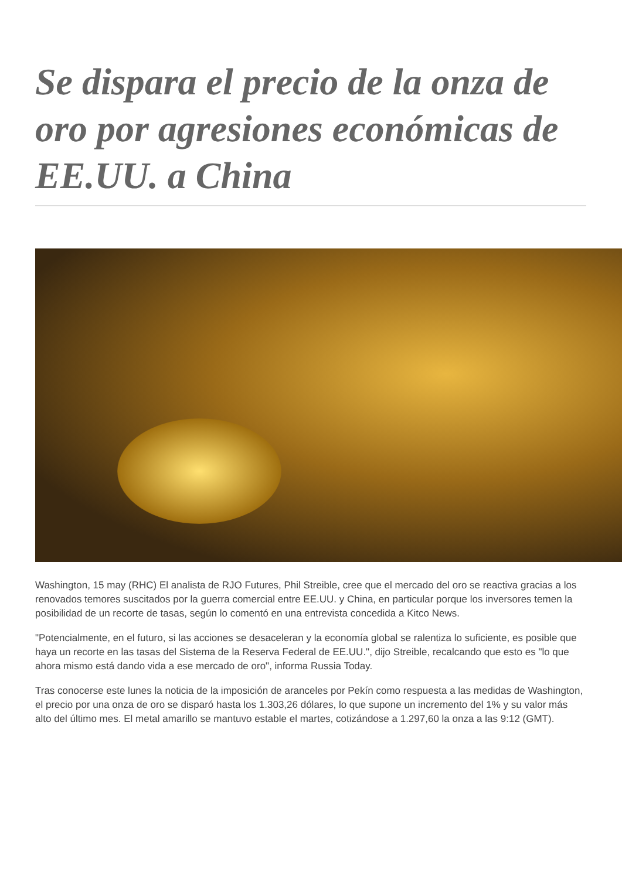Se dispara el precio de la onza de oro por agresiones económicas de EE.UU. a China
Washington, 15 may (RHC) El analista de RJO Futures, Phil Streible, cree que el mercado del oro se reactiva gracias a los renovados temores suscitados por la guerra comercial entre EE.UU. y China, en particular porque los inversores temen la posibilidad de un recorte de tasas, según lo comentó en una entrevista concedida a Kitco News.
"Potencialmente, en el futuro, si las acciones se desaceleran y la economía global se ralentiza lo suficiente, es posible que haya un recorte en las tasas del Sistema de la Reserva Federal de EE.UU.", dijo Streible, recalcando que esto es "lo que ahora mismo está dando vida a ese mercado de oro", informa Russia Today.
Tras conocerse este lunes la noticia de la imposición de aranceles por Pekín como respuesta a las medidas de Washington, el precio por una onza de oro se disparó hasta los 1.303,26 dólares, lo que supone un incremento del 1% y su valor más alto del último mes. El metal amarillo se mantuvo estable el martes, cotizándose a 1.297,60 la onza a las 9:12 (GMT).